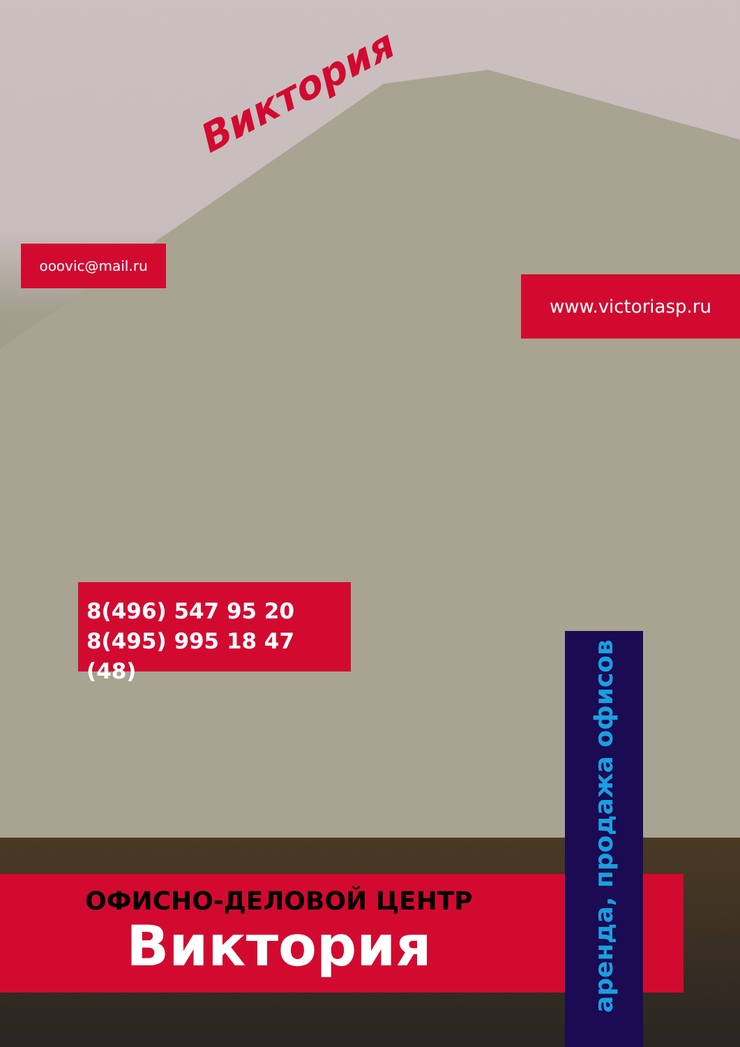Виктория
ooovic@mail.ru
www.victoriasp.ru
8(496) 547 95 20
8(495) 995 18 47 (48)
ОФИСНО-ДЕЛОВОЙ ЦЕНТР
Виктория
аренда, продажа офисов